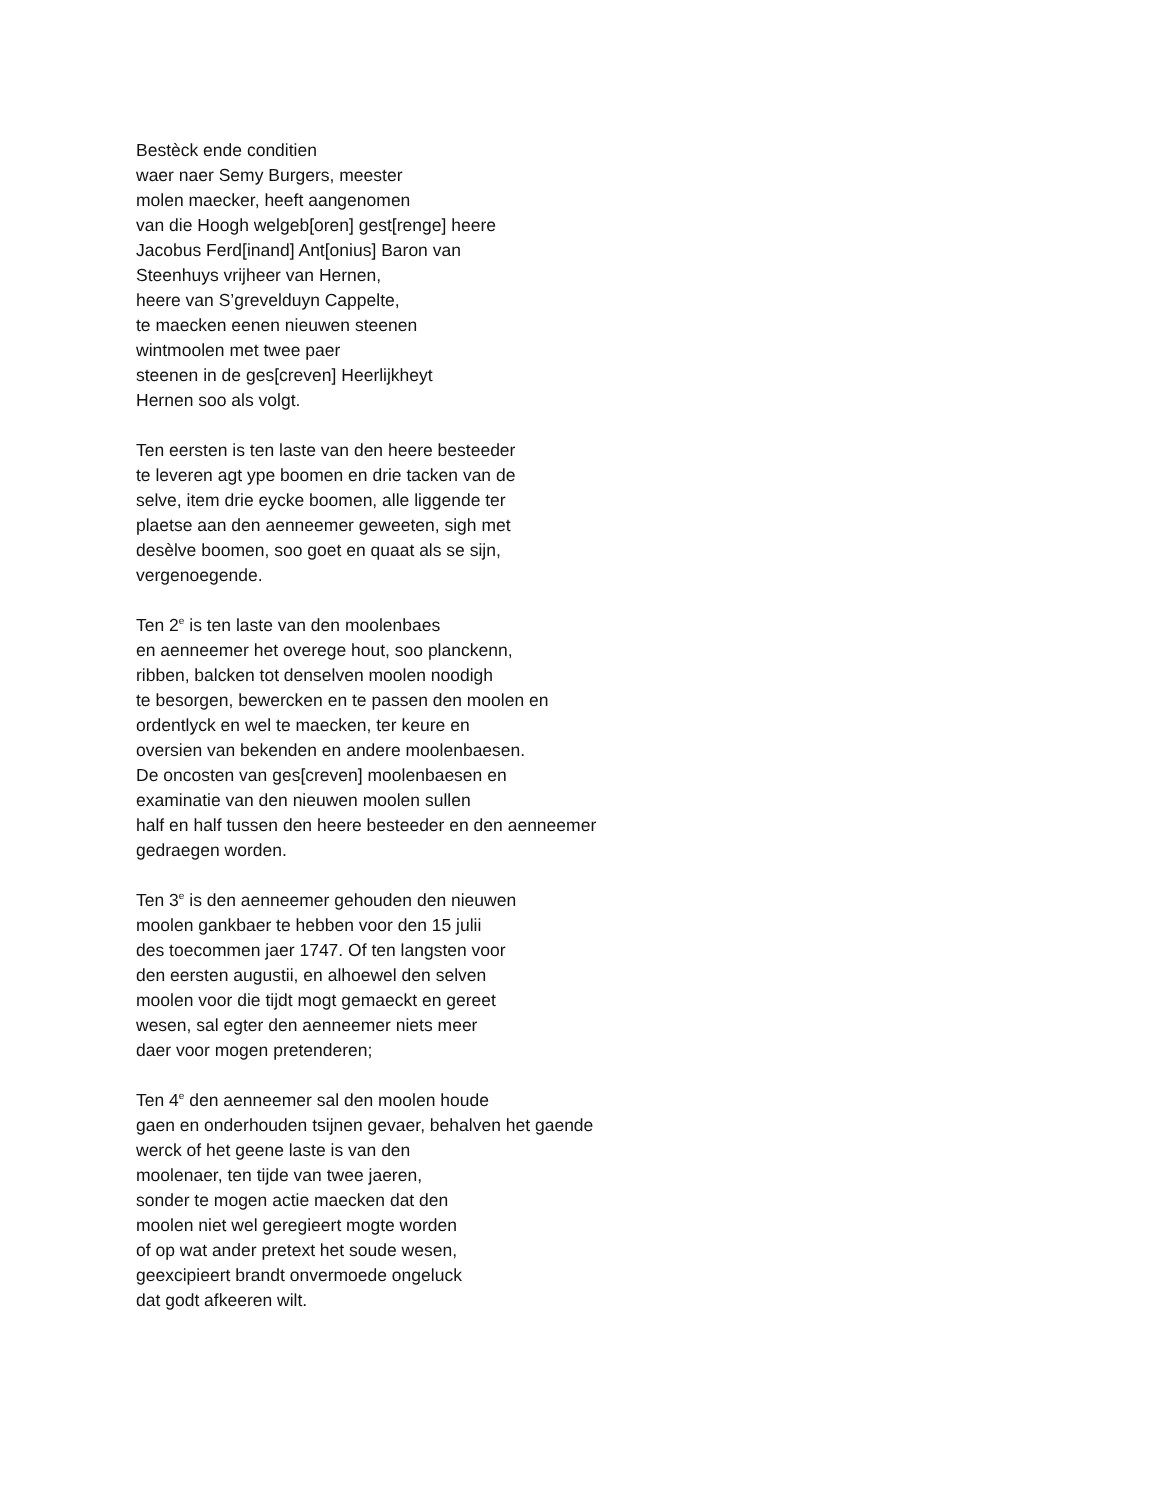Bestèck ende conditien
waer naer Semy Burgers, meester
molen maecker, heeft aangenomen
van die Hoogh welgeb[oren] gest[renge] heere
Jacobus Ferd[inand] Ant[onius] Baron van
Steenhuys vrijheer van Hernen,
heere van S’grevelduyn Cappelte,
te maecken eenen nieuwen steenen
wintmoolen met twee paer
steenen in de ges[creven] Heerlijkheyt
Hernen soo als volgt.
Ten eersten is ten laste van den heere besteeder
te leveren agt ype boomen en drie tacken van de
selve, item drie eycke boomen, alle liggende ter
plaetse aan den aenneemer geweeten, sigh met
desèlve boomen, soo goet en quaat als se sijn,
vergenoegende.
Ten 2<sup>e</sup> is ten laste van den moolenbaes
en aenneemer het overege hout, soo planckenn,
ribben, balcken tot denselven moolen noodigh
te besorgen, bewercken en te passen den moolen en
ordentlyck en wel te maecken, ter keure en
oversien van bekenden en andere moolenbaesen.
De oncosten van ges[creven] moolenbaesen en
examinatie van den nieuwen moolen sullen
half en half tussen den heere besteeder en den aenneemer
gedraegen worden.
Ten 3<sup>e</sup> is den aenneemer gehouden den nieuwen
moolen gankbaer te hebben voor den 15 julii
des toecommen jaer 1747. Of ten langsten voor
den eersten augustii, en alhoewel den selven
moolen voor die tijdt mogt gemaeckt en gereet
wesen, sal egter den aenneemer niets meer
daer voor mogen pretenderen;
Ten 4<sup>e</sup> den aenneemer sal den moolen houde
gaen en onderhouden tsijnen gevaer, behalven het gaende
werck of het geene laste is van den
moolenaer, ten tijde van twee jaeren,
sonder te mogen actie maecken dat den
moolen niet wel geregieert mogte worden
of op wat ander pretext het soude wesen,
geexcipieert brandt onvermoede ongeluck
dat godt afkeeren wilt.